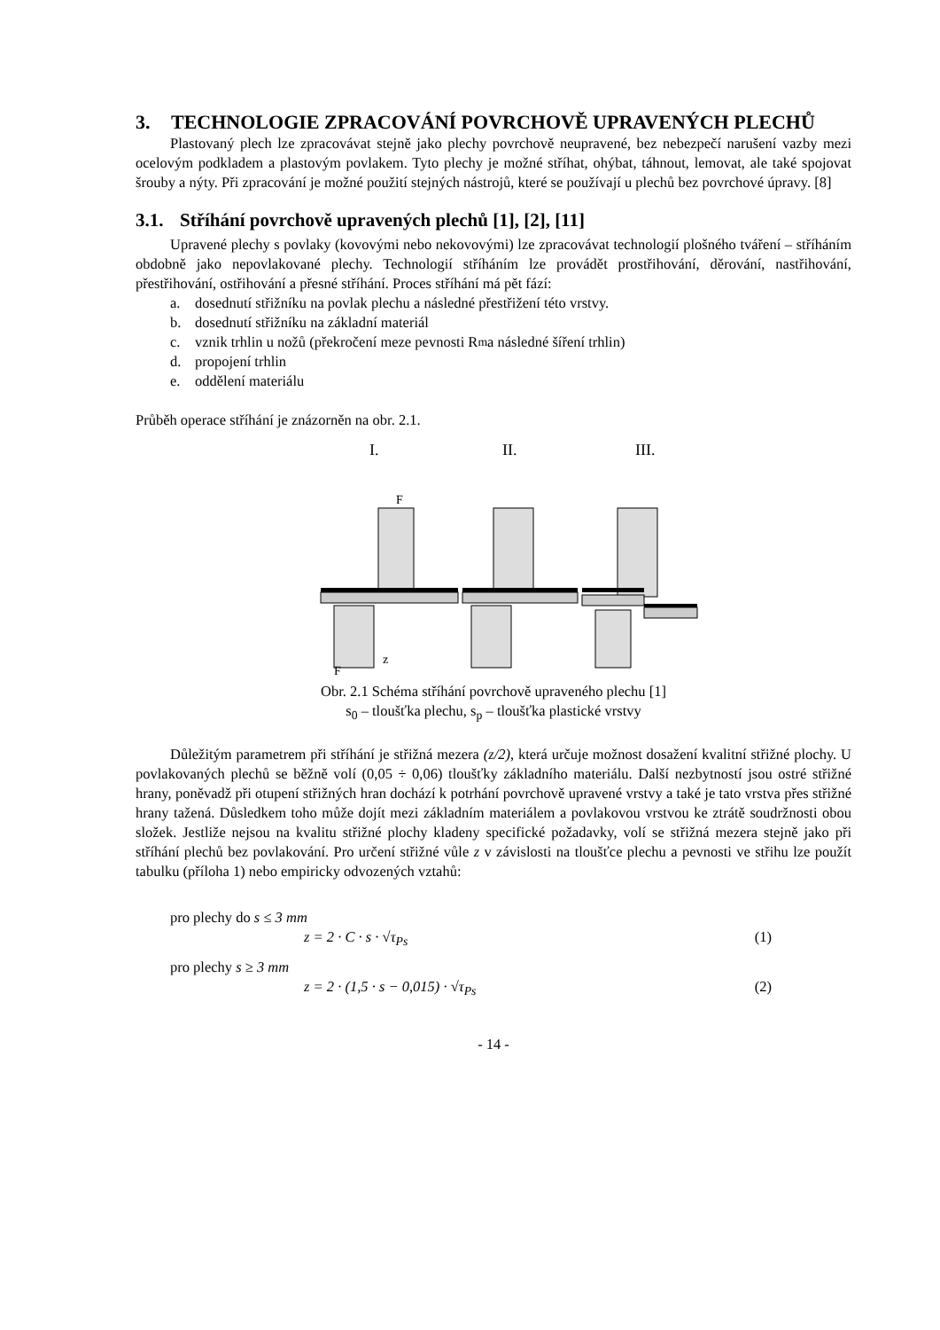3. TECHNOLOGIE ZPRACOVÁNÍ POVRCHOVĚ UPRAVENÝCH PLECHŮ
Plastovaný plech lze zpracovávat stejně jako plechy povrchově neupravené, bez nebezpečí narušení vazby mezi ocelovým podkladem a plastovým povlakem. Tyto plechy je možné stříhat, ohýbat, táhnout, lemovat, ale také spojovat šrouby a nýty. Při zpracování je možné použití stejných nástrojů, které se používají u plechů bez povrchové úpravy. [8]
3.1. Stříhání povrchově upravených plechů [1], [2], [11]
Upravené plechy s povlaky (kovovými nebo nekovovými) lze zpracovávat technologií plošného tváření – stříháním obdobně jako nepovlakované plechy. Technologií stříháním lze provádět prostřihování, děrování, nastřihování, přestřihování, ostřihování a přesné stříhání. Proces stříhání má pět fází:
a. dosednutí střižníku na povlak plechu a následné přestřižení této vrstvy.
b. dosednutí střižníku na základní materiál
c. vznik trhlin u nožů (překročení meze pevnosti R<sub>m</sub> a následné šíření trhlin)
d. propojení trhlin
e. oddělení materiálu
Průběh operace stříhání je znázorněn na obr. 2.1.
I.
II.
III.
F
z
F
Obr. 2.1 Schéma stříhání povrchově upraveného plechu [1]
s<sub>0</sub> – tloušťka plechu, s<sub>p</sub> – tloušťka plastické vrstvy
Důležitým parametrem při stříhání je střižná mezera (z/2), která určuje možnost dosažení kvalitní střižné plochy. U povlakovaných plechů se běžně volí (0,05 ÷ 0,06) tloušťky základního materiálu. Další nezbytností jsou ostré střižné hrany, poněvadž při otupení střižných hran dochází k potrhání povrchově upravené vrstvy a také je tato vrstva přes střižné hrany tažená. Důsledkem toho může dojít mezi základním materiálem a povlakovou vrstvou ke ztrátě soudržnosti obou složek. Jestliže nejsou na kvalitu střižné plochy kladeny specifické požadavky, volí se střižná mezera stejně jako při stříhání plechů bez povlakování. Pro určení střižné vůle z v závislosti na tloušťce plechu a pevnosti ve střihu lze použít tabulku (příloha 1) nebo empiricky odvozených vztahů:
pro plechy do s ≤ 3 mm
z = 2 · C · s · √τ<sub>Ps</sub> (1)
pro plechy s ≥ 3 mm
z = 2 · (1,5 · s − 0,015) · √τ<sub>Ps</sub> (2)
- 14 -